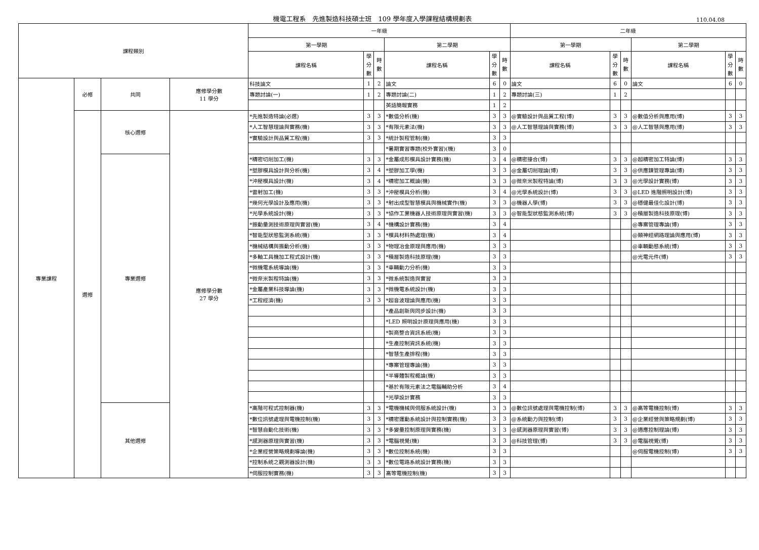機電工程系　先進製造科技碩士班　109 學年度入學課程結構規劃表
110.04.08
| 課程類別 | | | | 一年級 | | | | | | 二年級 | | | | | |
| --- | --- | --- | --- | --- | --- | --- | --- | --- | --- | --- | --- | --- | --- | --- | --- |
| | | | | 第一學期 | | | 第二學期 | | | 第一學期 | | | 第二學期 | | |
| | | | | 課程名稱 | 學 分 數 | 時 數 | 課程名稱 | 學 分 數 | 時 數 | 課程名稱 | 學 分 數 | 時 數 | 課程名稱 | 學 分 數 | 時 數 |
| 專業課程 | 必修 | 共同 | 應修學分數 11 學分 | 科技論文 | 1 | 2 | 論文 | 6 | 0 | 論文 | 6 | 0 | 論文 | 6 | 0 |
| | | | | 專題討論(一) | 1 | 2 | 專題討論(二) | 1 | 2 | 專題討論(三) | 1 | 2 | | | |
| | | | | | | | 英語簡報實務 | 1 | 2 | | | | | | |
| | 選修 | 核心選修 | 應修學分數 27 學分 | *先進製造特論(必選) | 3 | 3 | *數值分析(機) | 3 | 3 | @實驗設計與品質工程(博) | 3 | 3 | @數值分析與應用(博) | 3 | 3 |
| | | | | *人工智慧理論與實務(機) | 3 | 3 | *有限元素法(機) | 3 | 3 | @人工智慧理論與實務(博) | 3 | 3 | @人工智慧與應用(博) | 3 | 3 |
| | | | | *實驗設計與品質工程(機) | 3 | 3 | *統計製程管制(機) | 3 | 3 | | | | | | |
| | | | | | | | *暑期實習專題(校外實習)(機) | 3 | 0 | | | | | | |
| | | 專業選修 | | *精密切削加工(機) | 3 | 3 | *金屬成形模具設計實務(機) | 3 | 4 | @精密接合(博) | 3 | 3 | @超精密加工特論(博) | 3 | 3 |
| | | | | *塑膠模具設計與分析(機) | 3 | 4 | *塑膠加工學(機) | 3 | 3 | @金屬切削理論(博) | 3 | 3 | @供應鍊管理專論(博) | 3 | 3 |
| | | | | *沖壓模具設計(機) | 3 | 4 | *精密加工概論(機) | 3 | 3 | @微奈米製程特論(博) | 3 | 3 | @光學設計實務(博) | 3 | 3 |
| | | | | *雷射加工(機) | 3 | 3 | *沖壓模具分析(機) | 3 | 4 | @光學系統設計(博) | 3 | 3 | @LED 進階照明設計(博) | 3 | 3 |
| | | | | *幾何光學設計及應用(機) | 3 | 3 | *射出成型智慧模具與機械實作(機) | 3 | 3 | @機器人學(博) | 3 | 3 | @穩健最佳化設計(博) | 3 | 3 |
| | | | | *光學系統設計(機) | 3 | 3 | *協作工業機器人技術原理與實習(機) | 3 | 3 | @智能型狀態監測系統(博) | 3 | 3 | @積層製造科技原理(博) | 3 | 3 |
| | | | | *振動量測技術原理與實習(機) | 3 | 4 | *機構設計實務(機) | 3 | 4 | | | | @專案管理專論(博) | 3 | 3 |
| | | | | *智能型狀態監測系統(機) | 3 | 3 | *模具材料熱處理(機) | 3 | 4 | | | | @類神經網路理論與應用(博) | 3 | 3 |
| | | | | *機械結構與振動分析(機) | 3 | 3 | *物理冶金原理與應用(機) | 3 | 3 | | | | @車輛動態系統(博) | 3 | 3 |
| | | | | *多軸工具機加工程式設計(機) | 3 | 3 | *積層製造科技原理(機) | 3 | 3 | | | | @光電元件(博) | 3 | 3 |
| | | | | *微機電系統導論(機) | 3 | 3 | *車輛動力分析(機) | 3 | 3 | | | | | | |
| | | | | *微奈米製程特論(機) | 3 | 3 | *微系統製造與實習 | 3 | 3 | | | | | | |
| | | | | *金屬產業科技導論(機) | 3 | 3 | *微機電系統設計(機) | 3 | 3 | | | | | | |
| | | | | *工程經濟(機) | 3 | 3 | *超音波理論與應用(機) | 3 | 3 | | | | | | |
| | | | | | | | *產品創新與同步設計(機) | 3 | 3 | | | | | | |
| | | | | | | | *LED 照明設計原理與應用(機) | 3 | 3 | | | | | | |
| | | | | | | | *製商整合資訊系統(機) | 3 | 3 | | | | | | |
| | | | | | | | *生產控制資訊系統(機) | 3 | 3 | | | | | | |
| | | | | | | | *智慧生產排程(機) | 3 | 3 | | | | | | |
| | | | | | | | *專案管理專論(機) | 3 | 3 | | | | | | |
| | | | | | | | *半導體製程概論(機) | 3 | 3 | | | | | | |
| | | | | | | | *基於有限元素法之電腦輔助分析 | 3 | 4 | | | | | | |
| | | | | | | | *光學設計實務 | 3 | 3 | | | | | | |
| | | 其他選修 | | *高階可程式控制器(機) | 3 | 3 | *電機機械與伺服系統設計(機) | 3 | 3 | @數位訊號處理與電機控制(博) | 3 | 3 | @高等電機控制(博) | 3 | 3 |
| | | | | *數位訊號處理與電機控制(機) | 3 | 3 | *精密運動系統設計與控制實務(機) | 3 | 3 | @系統動力與控制(博) | 3 | 3 | @企業經營與策略規劃(博) | 3 | 3 |
| | | | | *智慧自動化技術(機) | 3 | 3 | *多變量控制原理與實務(機) | 3 | 3 | @感測器原理與實習(博) | 3 | 3 | @適應控制理論(博) | 3 | 3 |
| | | | | *感測器原理與實習(機) | 3 | 3 | *電腦視覺(機) | 3 | 3 | @科技管理(博) | 3 | 3 | @電腦視覺(博) | 3 | 3 |
| | | | | *企業經營策略規劃導論(機) | 3 | 3 | *數位控制系統(機) | 3 | 3 | | | | @伺服電機控制(博) | 3 | 3 |
| | | | | *控制系統之觀測器設計(機) | 3 | 3 | *數位電路系統設計實務(機) | 3 | 3 | | | | | | |
| | | | | *伺服控制實務(機) | 3 | 3 | 高等電機控制(機) | 3 | 3 | | | | | | |